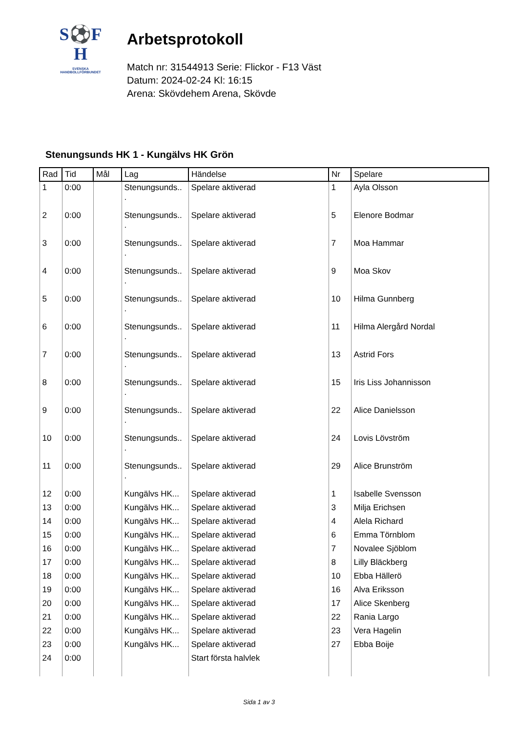S⚽F
H
SVENSKA
HANDBOLLFÖRBUNDET
Arbetsprotokoll
Match nr: 31544913 Serie: Flickor - F13 Väst
Datum: 2024-02-24 Kl: 16:15
Arena: Skövdehem Arena, Skövde
Stenungsunds HK 1 - Kungälvs HK Grön
| Rad | Tid | Mål | Lag | Händelse | Nr | Spelare |
| --- | --- | --- | --- | --- | --- | --- |
| 1 | 0:00 | | Stenungsunds.. . | Spelare aktiverad | 1 | Ayla Olsson |
| 2 | 0:00 | | Stenungsunds.. . | Spelare aktiverad | 5 | Elenore Bodmar |
| 3 | 0:00 | | Stenungsunds.. . | Spelare aktiverad | 7 | Moa Hammar |
| 4 | 0:00 | | Stenungsunds.. . | Spelare aktiverad | 9 | Moa Skov |
| 5 | 0:00 | | Stenungsunds.. . | Spelare aktiverad | 10 | Hilma Gunnberg |
| 6 | 0:00 | | Stenungsunds.. . | Spelare aktiverad | 11 | Hilma Alergård Nordal |
| 7 | 0:00 | | Stenungsunds.. . | Spelare aktiverad | 13 | Astrid Fors |
| 8 | 0:00 | | Stenungsunds.. . | Spelare aktiverad | 15 | Iris Liss Johannisson |
| 9 | 0:00 | | Stenungsunds.. . | Spelare aktiverad | 22 | Alice Danielsson |
| 10 | 0:00 | | Stenungsunds.. . | Spelare aktiverad | 24 | Lovis Lövström |
| 11 | 0:00 | | Stenungsunds.. . | Spelare aktiverad | 29 | Alice Brunström |
| 12 | 0:00 | | Kungälvs HK... | Spelare aktiverad | 1 | Isabelle Svensson |
| 13 | 0:00 | | Kungälvs HK... | Spelare aktiverad | 3 | Milja Erichsen |
| 14 | 0:00 | | Kungälvs HK... | Spelare aktiverad | 4 | Alela Richard |
| 15 | 0:00 | | Kungälvs HK... | Spelare aktiverad | 6 | Emma Törnblom |
| 16 | 0:00 | | Kungälvs HK... | Spelare aktiverad | 7 | Novalee Sjöblom |
| 17 | 0:00 | | Kungälvs HK... | Spelare aktiverad | 8 | Lilly Bläckberg |
| 18 | 0:00 | | Kungälvs HK... | Spelare aktiverad | 10 | Ebba Hällerö |
| 19 | 0:00 | | Kungälvs HK... | Spelare aktiverad | 16 | Alva Eriksson |
| 20 | 0:00 | | Kungälvs HK... | Spelare aktiverad | 17 | Alice Skenberg |
| 21 | 0:00 | | Kungälvs HK... | Spelare aktiverad | 22 | Rania Largo |
| 22 | 0:00 | | Kungälvs HK... | Spelare aktiverad | 23 | Vera Hagelin |
| 23 | 0:00 | | Kungälvs HK... | Spelare aktiverad | 27 | Ebba Boije |
| 24 | 0:00 | | | Start första halvlek | | |
Sida 1 av 3